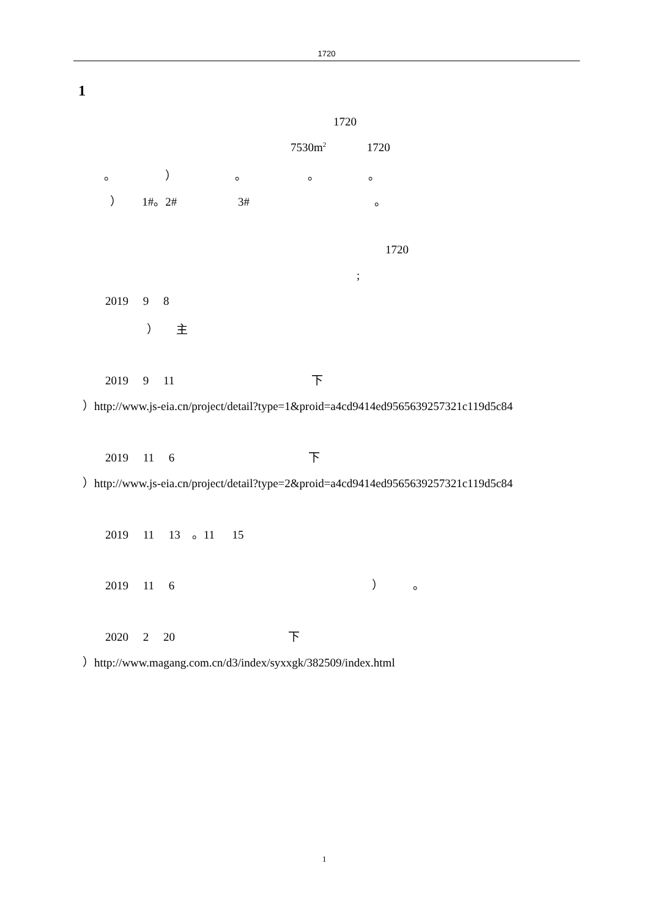1720
1
1720
7530m<sup>2</sup> 1720
。 ） 。 。 。
） 1#。2# 3# 。
1720
;
2019 9 8
） 主
2019 9 11 下
）http://www.js-eia.cn/project/detail?type=1&proid=a4cd9414ed9565639257321c119d5c84
2019 11 6 下
）http://www.js-eia.cn/project/detail?type=2&proid=a4cd9414ed9565639257321c119d5c84
2019 11 13 。11 15
2019 11 6 ） 。
2020 2 20 下
）http://www.magang.com.cn/d3/index/syxxgk/382509/index.html
1